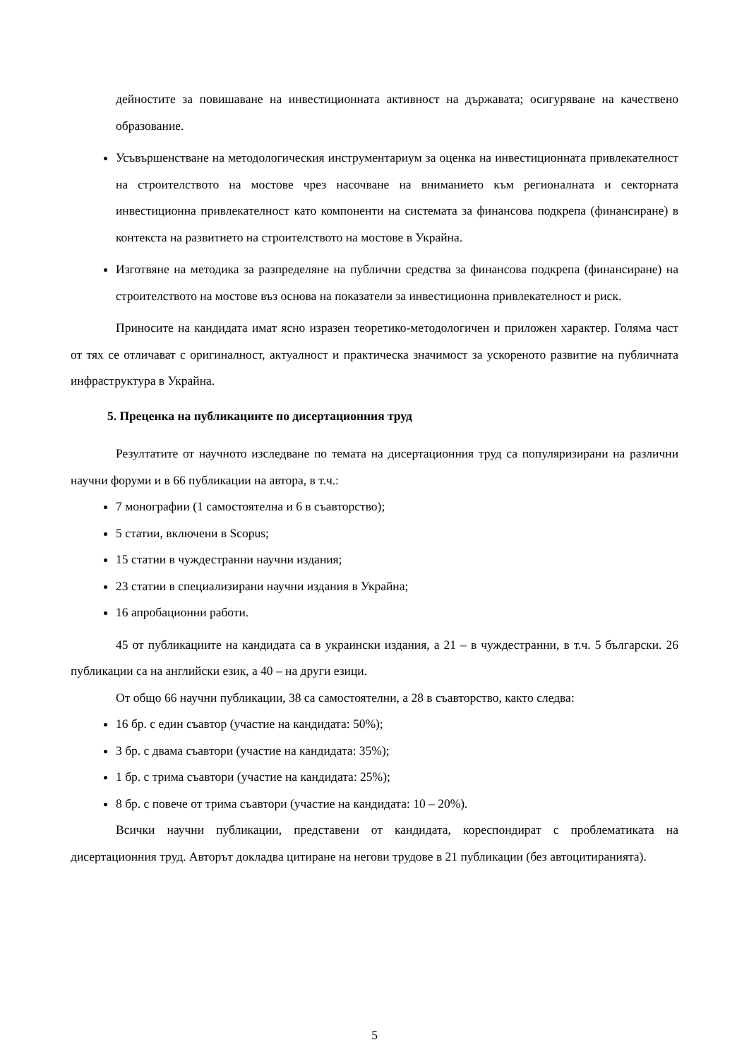дейностите за повишаване на инвестиционната активност на държавата; осигуряване на качествено образование.
Усъвършенстване на методологическия инструментариум за оценка на инвестиционната привлекателност на строителството на мостове чрез насочване на вниманието към регионалната и секторната инвестиционна привлекателност като компоненти на системата за финансова подкрепа (финансиране) в контекста на развитието на строителството на мостове в Украйна.
Изготвяне на методика за разпределяне на публични средства за финансова подкрепа (финансиране) на строителството на мостове въз основа на показатели за инвестиционна привлекателност и риск.
Приносите на кандидата имат ясно изразен теоретико-методологичен и приложен характер. Голяма част от тях се отличават с оригиналност, актуалност и практическа значимост за ускореното развитие на публичната инфраструктура в Украйна.
5. Преценка на публикациите по дисертационния труд
Резултатите от научното изследване по темата на дисертационния труд са популяризирани на различни научни форуми и в 66 публикации на автора, в т.ч.:
7 монографии (1 самостоятелна и 6 в съавторство);
5 статии, включени в Scopus;
15 статии в чуждестранни научни издания;
23 статии в специализирани научни издания в Украйна;
16 апробационни работи.
45 от публикациите на кандидата са в украински издания, а 21 – в чуждестранни, в т.ч. 5 български. 26 публикации са на английски език, а 40 – на други езици.
От общо 66 научни публикации, 38 са самостоятелни, а 28 в съавторство, както следва:
16 бр. с един съавтор (участие на кандидата: 50%);
3 бр. с двама съавтори (участие на кандидата: 35%);
1 бр. с трима съавтори (участие на кандидата: 25%);
8 бр. с повече от трима съавтори (участие на кандидата: 10 – 20%).
Всички научни публикации, представени от кандидата, кореспондират с проблематиката на дисертационния труд. Авторът докладва цитиране на негови трудове в 21 публикации (без автоцитиранията).
5